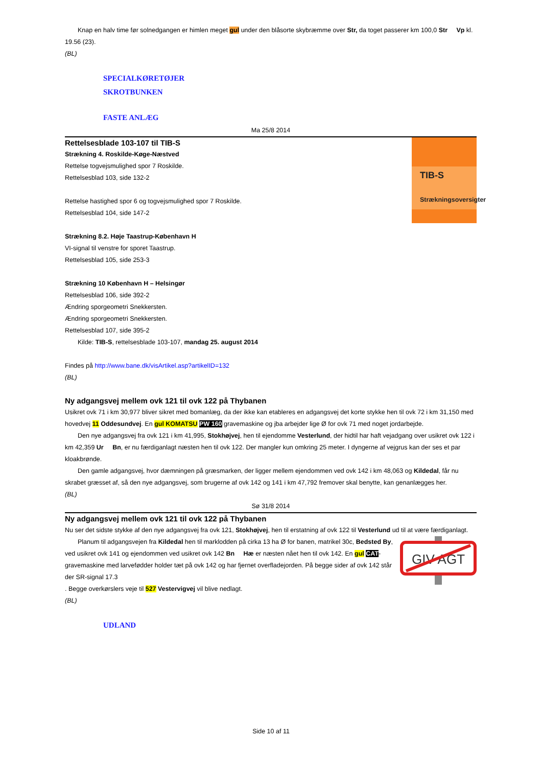Knap en halv time før solnedgangen er himlen meget gul under den blåsorte skybræmme over Str, da toget passerer km 100,0 Str Vp kl. 19.56 (23).
(BL)
SPECIALKØRETØJER
SKROTBUNKEN
FASTE ANLÆG
Ma 25/8 2014
TIB-S
Strækningsoversigter
Rettelsesblade 103-107 til TIB-S
Strækning 4. Roskilde-Køge-Næstved
Rettelse togvejsmulighed spor 7 Roskilde.
Rettelsesblad 103, side 132-2
Rettelse hastighed spor 6 og togvejsmulighed spor 7 Roskilde.
Rettelsesblad 104, side 147-2
Strækning 8.2. Høje Taastrup-København H
VI-signal til venstre for sporet Taastrup.
Rettelsesblad 105, side 253-3
Strækning 10 København H – Helsingør
Rettelsesblad 106, side 392-2
Ændring sporgeometri Snekkersten.
Ændring sporgeometri Snekkersten.
Rettelsesblad 107, side 395-2
Kilde: TIB-S, rettelsesblade 103-107, mandag 25. august 2014
Findes på http://www.bane.dk/visArtikel.asp?artikelID=132
(BL)
Ny adgangsvej mellem ovk 121 til ovk 122 på Thybanen
Usikret ovk 71 i km 30,977 bliver sikret med bomanlæg, da der ikke kan etableres en adgangsvej det korte stykke hen til ovk 72 i km 31,150 med hovedvej 11 Oddesundvej. En gul KOMATSU PW 160 gravemaskine og jba arbejder lige Ø for ovk 71 med noget jordarbejde.
Den nye adgangsvej fra ovk 121 i km 41,995, Stokhøjvej, hen til ejendomme Vesterlund, der hidtil har haft vejadgang over usikret ovk 122 i km 42,359 Ur Bn, er nu færdiganlagt næsten hen til ovk 122. Der mangler kun omkring 25 meter. I dyngerne af vejgrus kan der ses et par kloakbrønde.
Den gamle adgangsvej, hvor dæmningen på græsmarken, der ligger mellem ejendommen ved ovk 142 i km 48,063 og Kildedal, får nu skrabet græsset af, så den nye adgangsvej, som brugerne af ovk 142 og 141 i km 47,792 fremover skal benytte, kan genanlægges her.
(BL)
Sø 31/8 2014
Ny adgangsvej mellem ovk 121 til ovk 122 på Thybanen
Nu ser det sidste stykke af den nye adgangsvej fra ovk 121, Stokhøjvej, hen til erstatning af ovk 122 til Vesterlund ud til at være færdiganlagt.
GIV AGT
Planum til adgangsvejen fra Kildedal hen til marklodden på cirka 13 ha Ø for banen, matrikel 30c, Bedsted By, ved usikret ovk 141 og ejendommen ved usikret ovk 142 Bn Hæ er næsten nået hen til ovk 142. En gul CAT-gravemaskine med larvefødder holder tæt på ovk 142 og har fjernet overfladejorden. På begge sider af ovk 142 står der SR-signal 17.3
. Begge overkørslers veje til 527 Vestervigvej vil blive nedlagt.
(BL)
UDLAND
Side 10 af 11